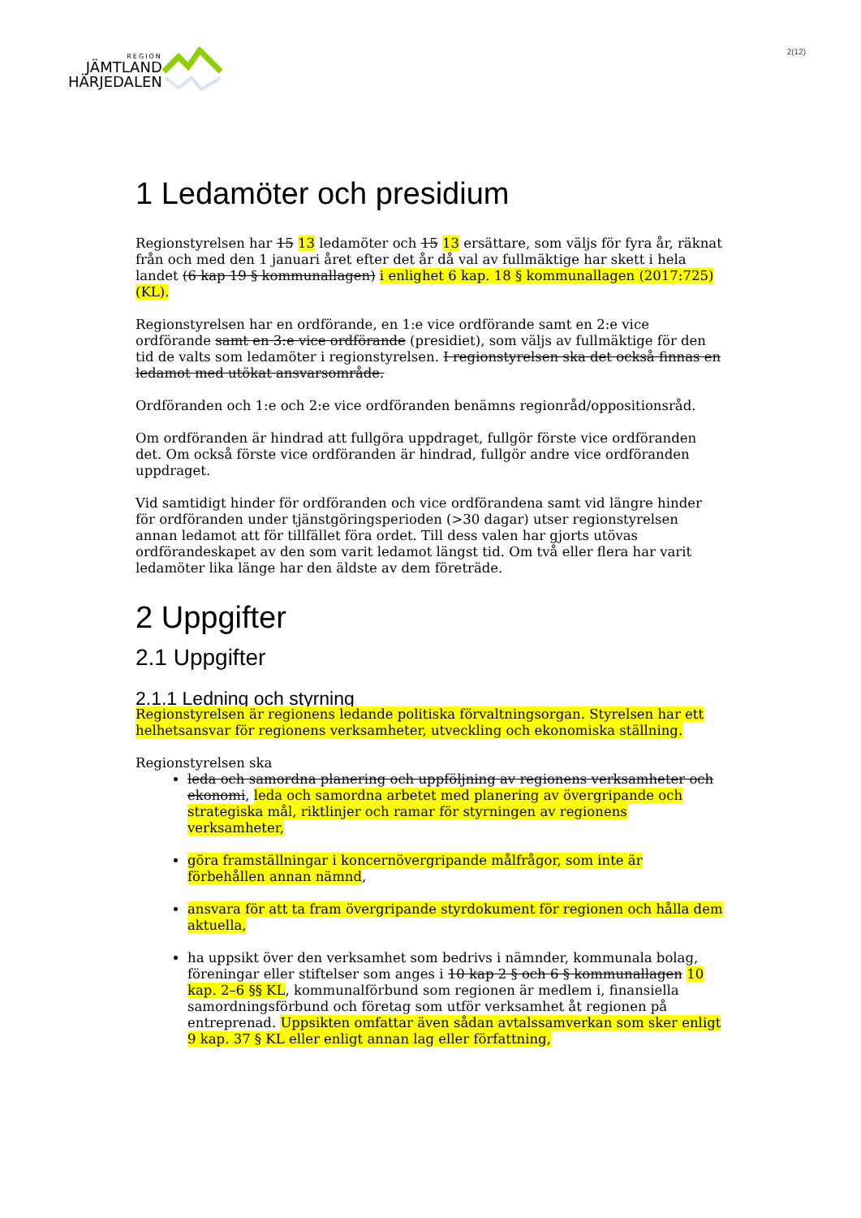REGION
JÄMTLAND
HÄRJEDALEN
2(12)
1 Ledamöter och presidium
Regionstyrelsen har 15 13 ledamöter och 15 13 ersättare, som väljs för fyra år, räknat från och med den 1 januari året efter det år då val av fullmäktige har skett i hela landet (6 kap 19 § kommunallagen) i enlighet 6 kap. 18 § kommunallagen (2017:725) (KL).
Regionstyrelsen har en ordförande, en 1:e vice ordförande samt en 2:e vice ordförande samt en 3:e vice ordförande (presidiet), som väljs av fullmäktige för den tid de valts som ledamöter i regionstyrelsen. I regionstyrelsen ska det också finnas en ledamot med utökat ansvarsområde.
Ordföranden och 1:e och 2:e vice ordföranden benämns regionråd/oppositionsråd.
Om ordföranden är hindrad att fullgöra uppdraget, fullgör förste vice ordföranden det. Om också förste vice ordföranden är hindrad, fullgör andre vice ordföranden uppdraget.
Vid samtidigt hinder för ordföranden och vice ordförandena samt vid längre hinder för ordföranden under tjänstgöringsperioden (>30 dagar) utser regionstyrelsen annan ledamot att för tillfället föra ordet. Till dess valen har gjorts utövas ordförandeskapet av den som varit ledamot längst tid. Om två eller flera har varit ledamöter lika länge har den äldste av dem företräde.
2 Uppgifter
2.1 Uppgifter
2.1.1 Ledning och styrning
Regionstyrelsen är regionens ledande politiska förvaltningsorgan. Styrelsen har ett helhetsansvar för regionens verksamheter, utveckling och ekonomiska ställning.
Regionstyrelsen ska
leda och samordna planering och uppföljning av regionens verksamheter och ekonomi, leda och samordna arbetet med planering av övergripande och strategiska mål, riktlinjer och ramar för styrningen av regionens verksamheter,
göra framställningar i koncernövergripande målfrågor, som inte är förbehållen annan nämnd,
ansvara för att ta fram övergripande styrdokument för regionen och hålla dem aktuella,
ha uppsikt över den verksamhet som bedrivs i nämnder, kommunala bolag, föreningar eller stiftelser som anges i 10 kap 2 § och 6 § kommunallagen 10 kap. 2–6 §§ KL, kommunalförbund som regionen är medlem i, finansiella samordningsförbund och företag som utför verksamhet åt regionen på entreprenad. Uppsikten omfattar även sådan avtalssamverkan som sker enligt 9 kap. 37 § KL eller enligt annan lag eller författning,